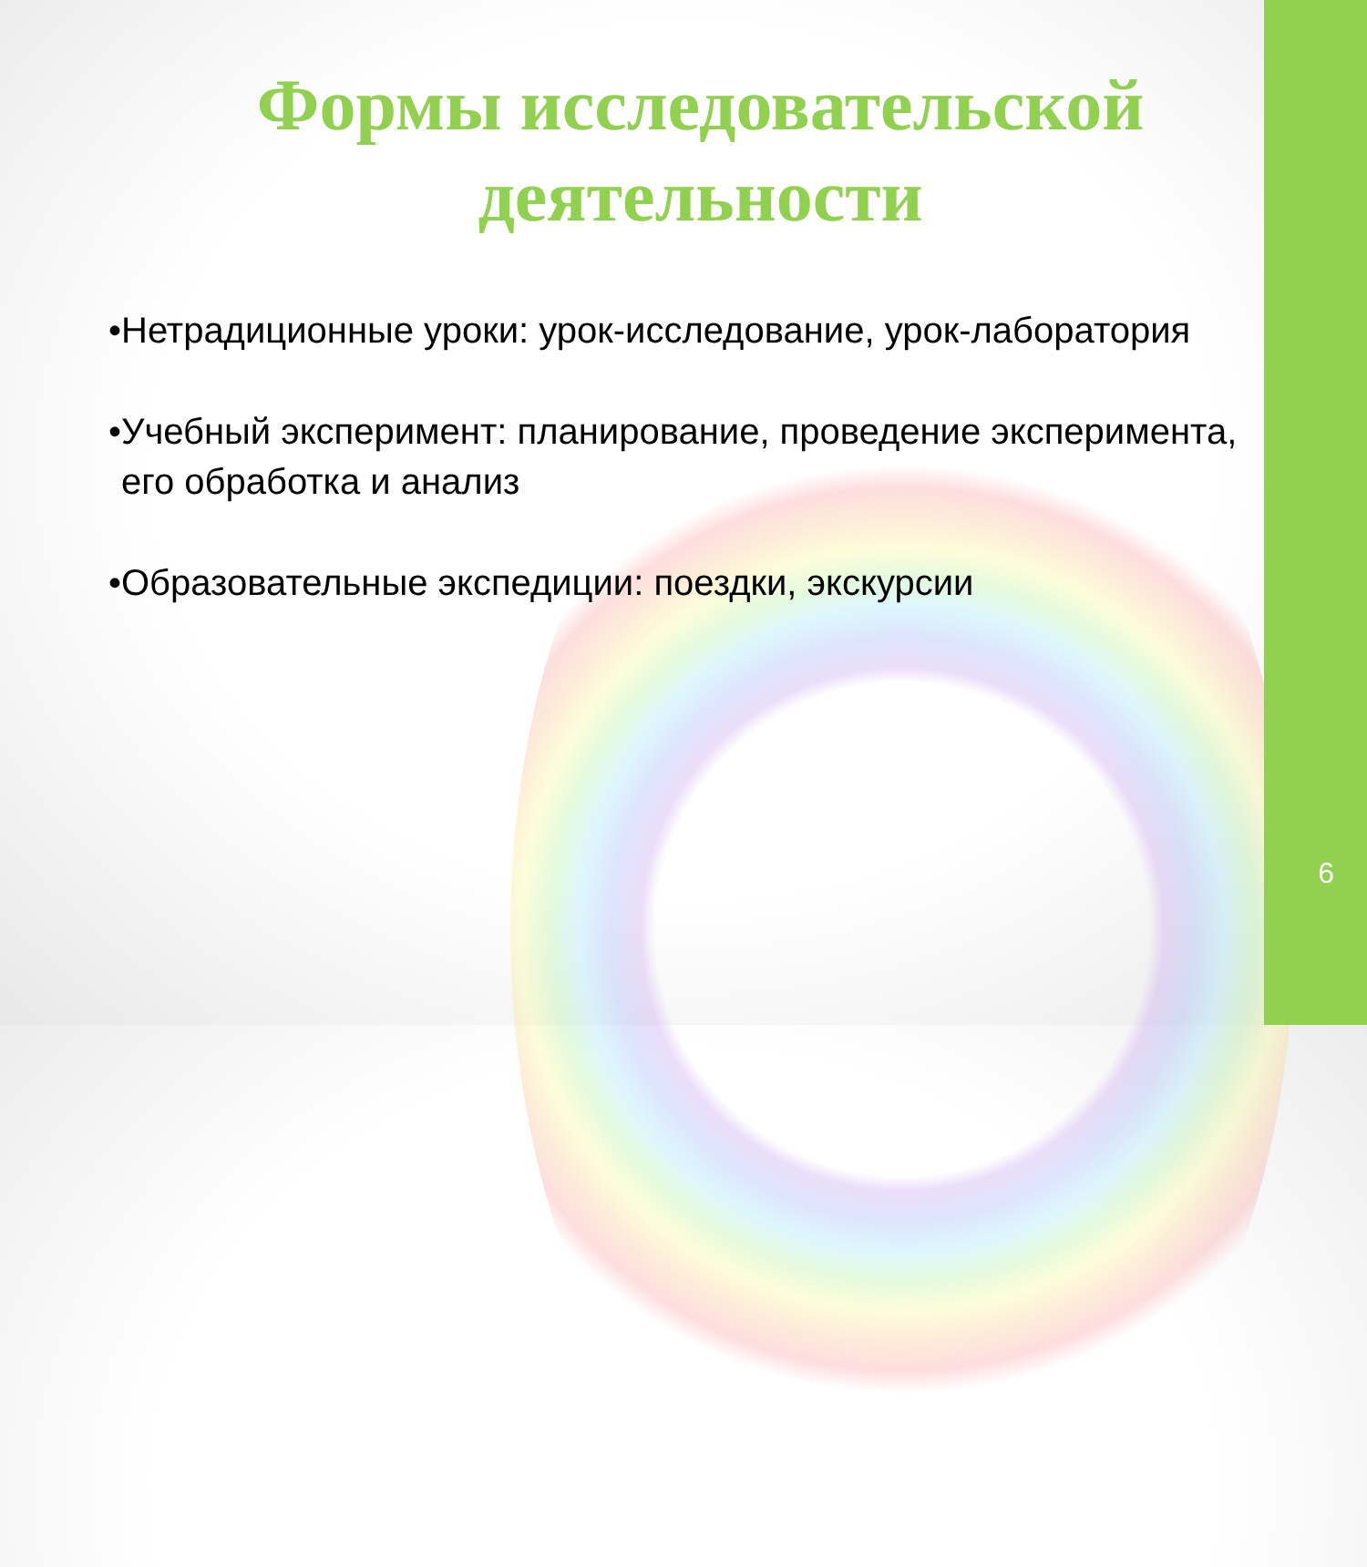Формы исследовательской
деятельности
•Нетрадиционные уроки: урок-исследование, урок-лаборатория
•Учебный эксперимент: планирование, проведение эксперимента, его обработка и анализ
•Образовательные экспедиции: поездки, экскурсии
6